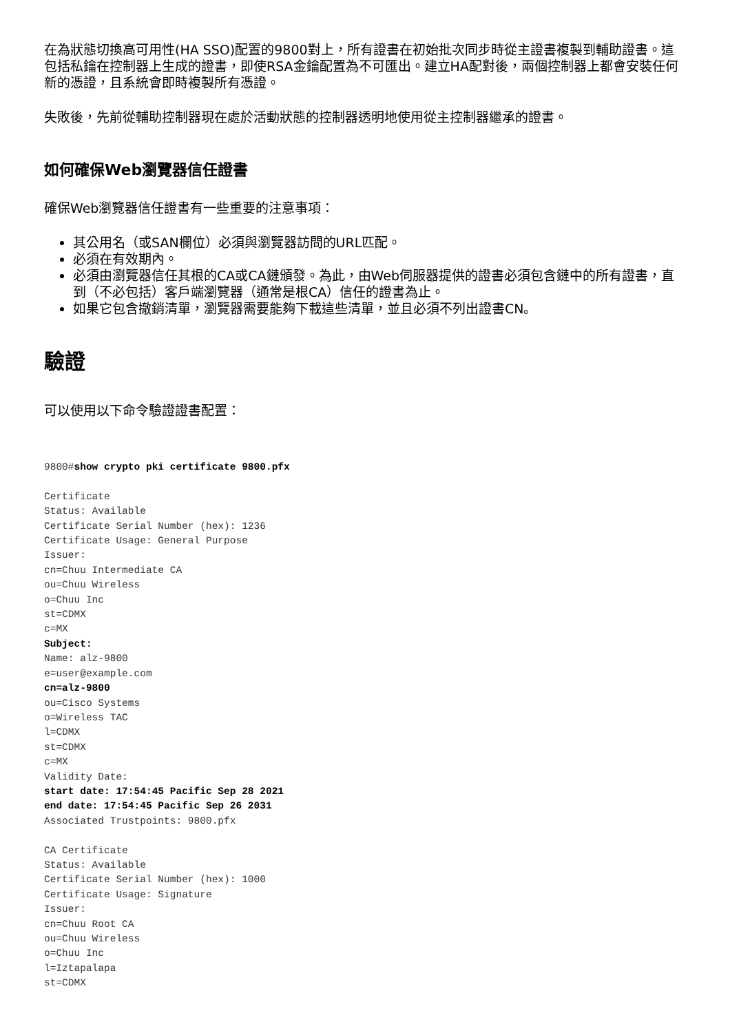在為狀態切換高可用性(HA SSO)配置的9800對上，所有證書在初始批次同步時從主證書複製到輔助證書。這包括私鑰在控制器上生成的證書，即使RSA金鑰配置為不可匯出。建立HA配對後，兩個控制器上都會安裝任何新的憑證，且系統會即時複製所有憑證。
失敗後，先前從輔助控制器現在處於活動狀態的控制器透明地使用從主控制器繼承的證書。
如何確保Web瀏覽器信任證書
確保Web瀏覽器信任證書有一些重要的注意事項：
其公用名（或SAN欄位）必須與瀏覽器訪問的URL匹配。
必須在有效期內。
必須由瀏覽器信任其根的CA或CA鏈頒發。為此，由Web伺服器提供的證書必須包含鏈中的所有證書，直到（不必包括）客戶端瀏覽器（通常是根CA）信任的證書為止。
如果它包含撤銷清單，瀏覽器需要能夠下載這些清單，並且必須不列出證書CN。
驗證
可以使用以下命令驗證證書配置：
9800#show crypto pki certificate 9800.pfx

Certificate
Status: Available
Certificate Serial Number (hex): 1236
Certificate Usage: General Purpose
Issuer:
cn=Chuu Intermediate CA
ou=Chuu Wireless
o=Chuu Inc
st=CDMX
c=MX
Subject:
Name: alz-9800
e=user@example.com
cn=alz-9800
ou=Cisco Systems
o=Wireless TAC
l=CDMX
st=CDMX
c=MX
Validity Date:
start date: 17:54:45 Pacific Sep 28 2021
end date: 17:54:45 Pacific Sep 26 2031
Associated Trustpoints: 9800.pfx

CA Certificate
Status: Available
Certificate Serial Number (hex): 1000
Certificate Usage: Signature
Issuer:
cn=Chuu Root CA
ou=Chuu Wireless
o=Chuu Inc
l=Iztapalapa
st=CDMX